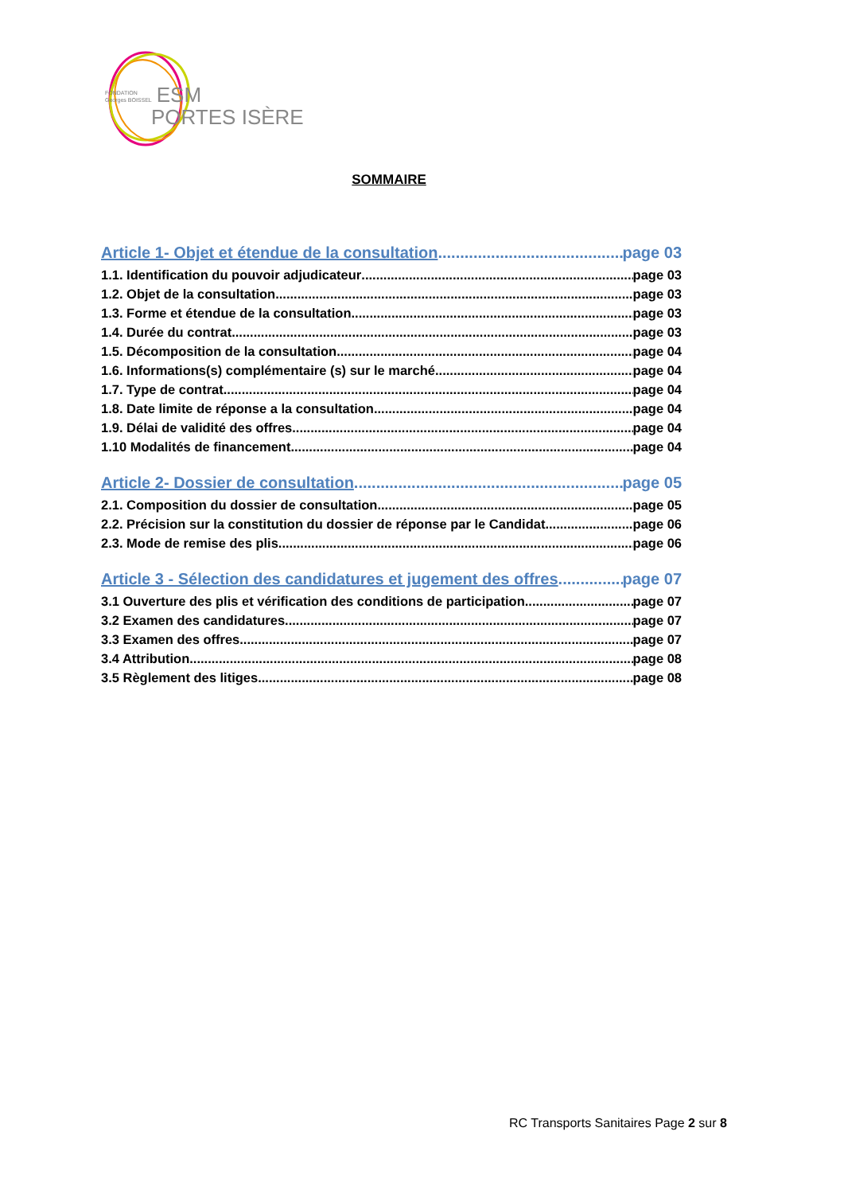FONDATION
Georges BOISSEL ESM
PORTES ISÈRE
SOMMAIRE
Article 1- Objet et étendue de la consultation page 03
1.1. Identification du pouvoir adjudicateur page 03
1.2. Objet de la consultation page 03
1.3. Forme et étendue de la consultation page 03
1.4. Durée du contrat page 03
1.5. Décomposition de la consultation page 04
1.6. Informations(s) complémentaire (s) sur le marché page 04
1.7. Type de contrat page 04
1.8. Date limite de réponse a la consultation page 04
1.9. Délai de validité des offres page 04
1.10 Modalités de financement page 04
Article 2- Dossier de consultation page 05
2.1. Composition du dossier de consultation page 05
2.2. Précision sur la constitution du dossier de réponse par le Candidat page 06
2.3. Mode de remise des plis page 06
Article 3 - Sélection des candidatures et jugement des offres page 07
3.1 Ouverture des plis et vérification des conditions de participation page 07
3.2 Examen des candidatures page 07
3.3 Examen des offres page 07
3.4 Attribution page 08
3.5 Règlement des litiges page 08
RC Transports Sanitaires Page 2 sur 8